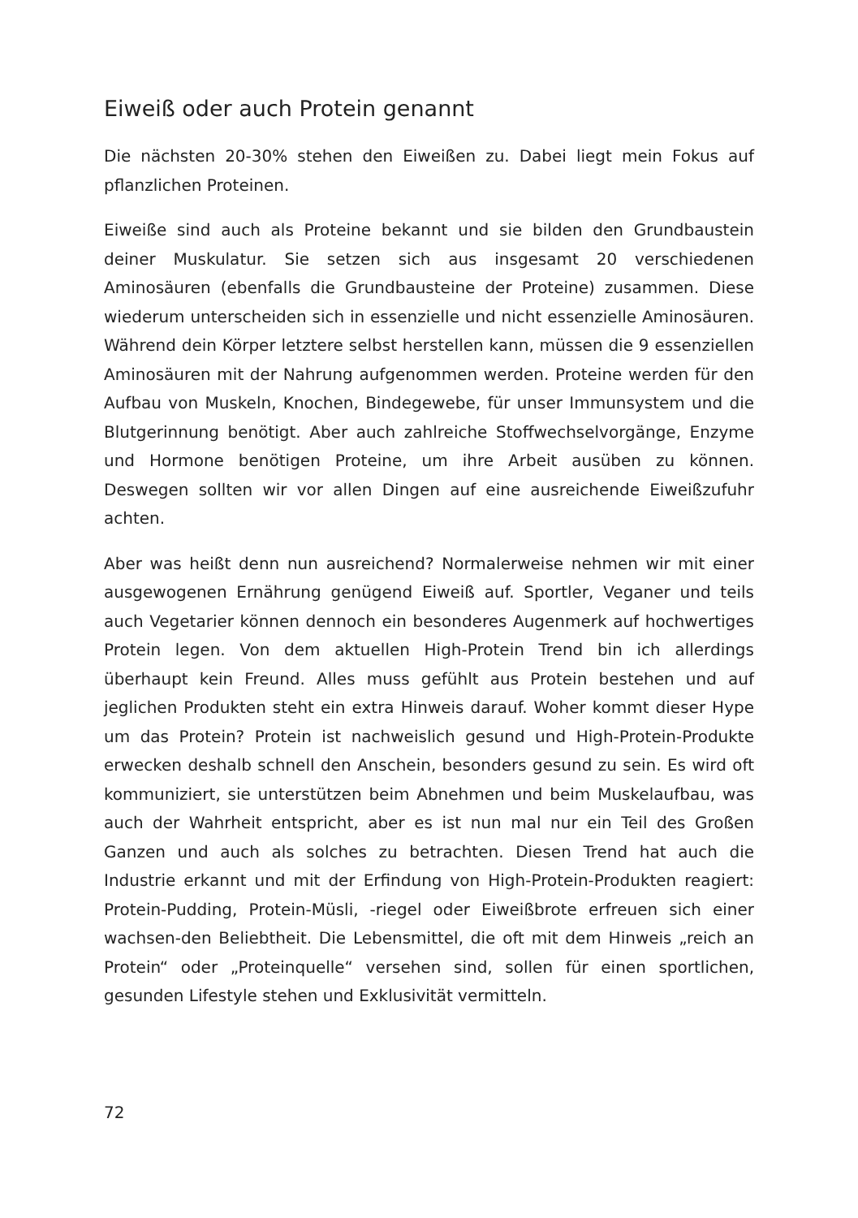Eiweiß oder auch Protein genannt
Die nächsten 20-30% stehen den Eiweißen zu. Dabei liegt mein Fokus auf pflanzlichen Proteinen.
Eiweiße sind auch als Proteine bekannt und sie bilden den Grundbaustein deiner Muskulatur. Sie setzen sich aus insgesamt 20 verschiedenen Aminosäuren (ebenfalls die Grundbausteine der Proteine) zusammen. Diese wiederum unterscheiden sich in essenzielle und nicht essenzielle Aminosäuren. Während dein Körper letztere selbst herstellen kann, müssen die 9 essenziellen Aminosäuren mit der Nahrung aufgenommen werden. Proteine werden für den Aufbau von Muskeln, Knochen, Bindegewebe, für unser Immunsystem und die Blutgerinnung benötigt. Aber auch zahlreiche Stoffwechselvorgänge, Enzyme und Hormone benötigen Proteine, um ihre Arbeit ausüben zu können. Deswegen sollten wir vor allen Dingen auf eine ausreichende Eiweißzufuhr achten.
Aber was heißt denn nun ausreichend? Normalerweise nehmen wir mit einer ausgewogenen Ernährung genügend Eiweiß auf. Sportler, Veganer und teils auch Vegetarier können dennoch ein besonderes Augenmerk auf hochwertiges Protein legen. Von dem aktuellen High-Protein Trend bin ich allerdings überhaupt kein Freund. Alles muss gefühlt aus Protein bestehen und auf jeglichen Produkten steht ein extra Hinweis darauf. Woher kommt dieser Hype um das Protein? Protein ist nachweislich gesund und High-Protein-Produkte erwecken deshalb schnell den Anschein, besonders gesund zu sein. Es wird oft kommuniziert, sie unterstützen beim Abnehmen und beim Muskelaufbau, was auch der Wahrheit entspricht, aber es ist nun mal nur ein Teil des Großen Ganzen und auch als solches zu betrachten. Diesen Trend hat auch die Industrie erkannt und mit der Erfindung von High-Protein-Produkten reagiert: Protein-Pudding, Protein-Müsli, -riegel oder Eiweißbrote erfreuen sich einer wachsen-den Beliebtheit. Die Lebensmittel, die oft mit dem Hinweis „reich an Protein“ oder „Proteinquelle“ versehen sind, sollen für einen sportlichen, gesunden Lifestyle stehen und Exklusivität vermitteln.
72